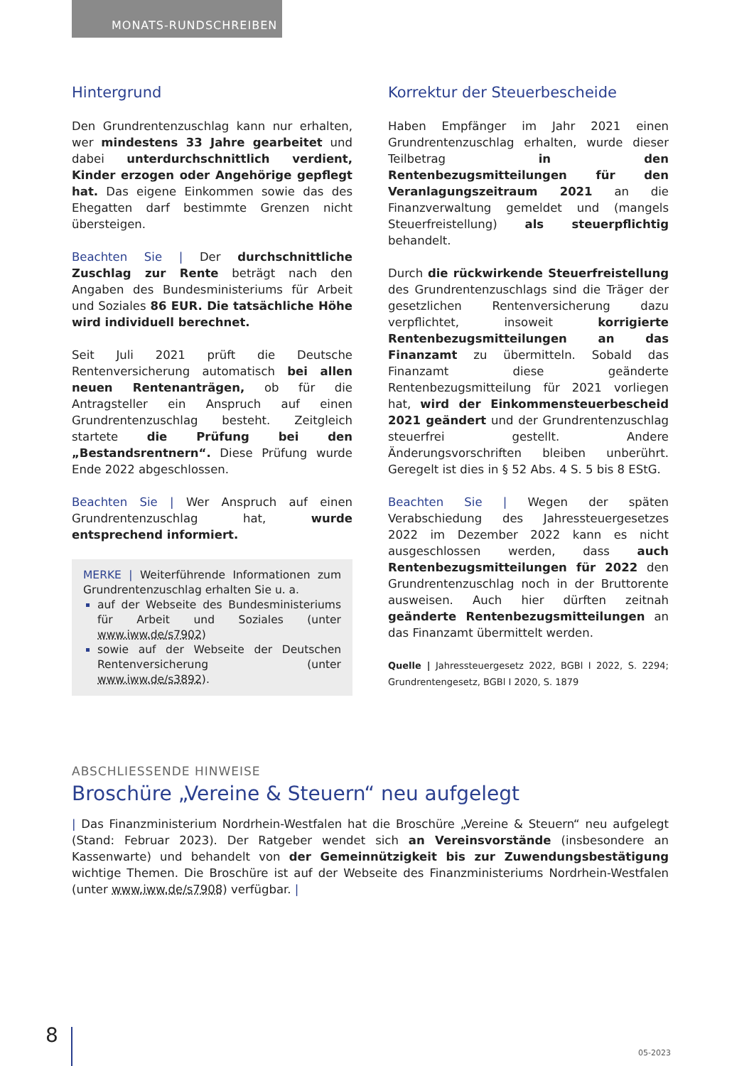MONATS-RUNDSCHREIBEN
Hintergrund
Den Grundrentenzuschlag kann nur erhalten, wer mindestens 33 Jahre gearbeitet und dabei unterdurchschnittlich verdient, Kinder erzogen oder Angehörige gepflegt hat. Das eigene Einkommen sowie das des Ehegatten darf bestimmte Grenzen nicht übersteigen.
Beachten Sie | Der durchschnittliche Zuschlag zur Rente beträgt nach den Angaben des Bundesministeriums für Arbeit und Soziales 86 EUR. Die tatsächliche Höhe wird individuell berechnet.
Seit Juli 2021 prüft die Deutsche Rentenversicherung automatisch bei allen neuen Rentenanträgen, ob für die Antragsteller ein Anspruch auf einen Grundrentenzuschlag besteht. Zeitgleich startete die Prüfung bei den „Bestandsrentnern“. Diese Prüfung wurde Ende 2022 abgeschlossen.
Beachten Sie | Wer Anspruch auf einen Grundrentenzuschlag hat, wurde entsprechend informiert.
MERKE | Weiterführende Informationen zum Grundrentenzuschlag erhalten Sie u. a.
auf der Webseite des Bundesministeriums für Arbeit und Soziales (unter www.iww.de/s7902)
sowie auf der Webseite der Deutschen Rentenversicherung (unter www.iww.de/s3892).
Korrektur der Steuerbescheide
Haben Empfänger im Jahr 2021 einen Grundrentenzuschlag erhalten, wurde dieser Teilbetrag in den Rentenbezugsmitteilungen für den Veranlagungszeitraum 2021 an die Finanzverwaltung gemeldet und (mangels Steuerfreistellung) als steuerpflichtig behandelt.
Durch die rückwirkende Steuerfreistellung des Grundrentenzuschlags sind die Träger der gesetzlichen Rentenversicherung dazu verpflichtet, insoweit korrigierte Rentenbezugsmitteilungen an das Finanzamt zu übermitteln. Sobald das Finanzamt diese geänderte Rentenbezugsmitteilung für 2021 vorliegen hat, wird der Einkommensteuerbescheid 2021 geändert und der Grundrentenzuschlag steuerfrei gestellt. Andere Änderungsvorschriften bleiben unberührt. Geregelt ist dies in § 52 Abs. 4 S. 5 bis 8 EStG.
Beachten Sie | Wegen der späten Verabschiedung des Jahressteuergesetzes 2022 im Dezember 2022 kann es nicht ausgeschlossen werden, dass auch Rentenbezugsmitteilungen für 2022 den Grundrentenzuschlag noch in der Bruttorente ausweisen. Auch hier dürften zeitnah geänderte Rentenbezugsmitteilungen an das Finanzamt übermittelt werden.
Quelle | Jahressteuergesetz 2022, BGBl I 2022, S. 2294; Grundrentengesetz, BGBl I 2020, S. 1879
ABSCHLIESSENDE HINWEISE
Broschüre „Vereine & Steuern“ neu aufgelegt
| Das Finanzministerium Nordrhein-Westfalen hat die Broschüre „Vereine & Steuern“ neu aufgelegt (Stand: Februar 2023). Der Ratgeber wendet sich an Vereinsvorstände (insbesondere an Kassenwarte) und behandelt von der Gemeinnützigkeit bis zur Zuwendungsbestätigung wichtige Themen. Die Broschüre ist auf der Webseite des Finanzministeriums Nordrhein-Westfalen (unter www.iww.de/s7908) verfügbar. |
8 05-2023